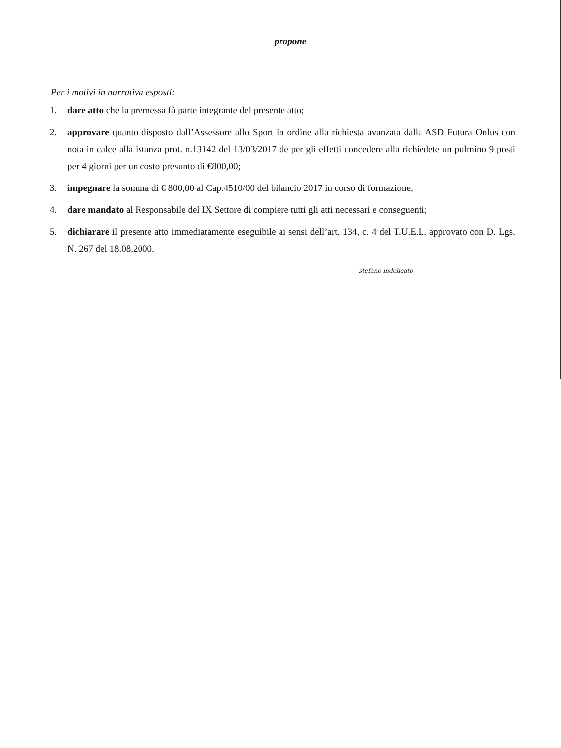propone
Per i motivi in narrativa esposti:
1. dare atto che la premessa fà parte integrante del presente atto;
2. approvare quanto disposto dall’Assessore allo Sport in ordine alla richiesta avanzata dalla ASD Futura Onlus con nota in calce alla istanza prot. n.13142 del 13/03/2017 de per gli effetti concedere alla richiedete un pulmino 9 posti per 4 giorni per un costo presunto di €800,00;
3. impegnare la somma di € 800,00 al Cap.4510/00 del bilancio 2017 in corso di formazione;
4. dare mandato al Responsabile del IX Settore di compiere tutti gli atti necessari e conseguenti;
5. dichiarare il presente atto immediatamente eseguibile ai sensi dell’art. 134, c. 4 del T.U.E.L. approvato con D. Lgs. N. 267 del 18.08.2000.
stefano indelicato